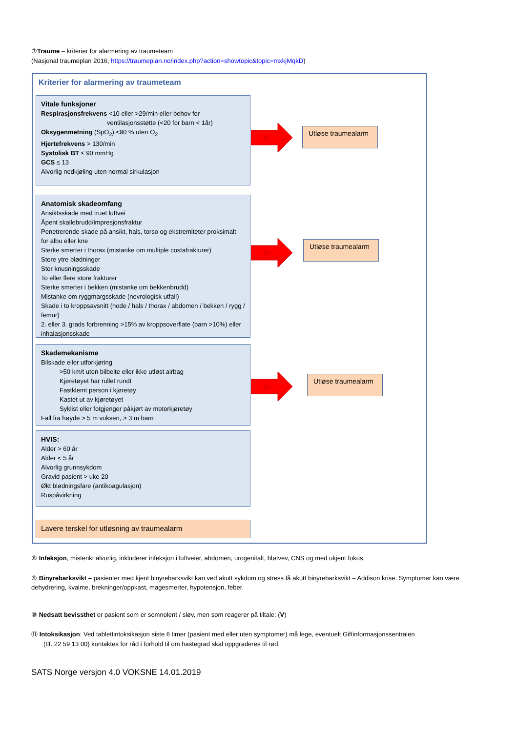⑦Traume – kriterier for alarmering av traumeteam
(Nasjonal traumeplan 2016, https://traumeplan.no/index.php?action=showtopic&topic=mxkjMqkD)
Kriterier for alarmering av traumeteam
Vitale funksjoner
Respirasjonsfrekvens <10 eller >29/min eller behov for
ventilasjonsstøtte (<20 for barn < 1år)
Oksygenmetning (SpO<sub>2</sub>) <90 % uten O<sub>2</sub>
Hjertefrekvens > 130/min
Systolisk BT ≤ 90 mmHg
GCS ≤ 13
Alvorlig nedkjøling uten normal sirkulasjon
JA
Utløse traumealarm
Anatomisk skadeomfang
Ansiktsskade med truet luftvei
Åpent skallebrudd/impresjonsfraktur
Penetrerende skade på ansikt, hals, torso og ekstremiteter proksimalt for albu eller kne
Sterke smerter i thorax (mistanke om multiple costafrakturer)
Store ytre blødninger
Stor knusningsskade
To eller flere store frakturer
Sterke smerter i bekken (mistanke om bekkenbrudd)
Mistanke om ryggmargsskade (nevrologisk utfall)
Skade i to kroppsavsnitt (hode / hals / thorax / abdomen / bekken / rygg / femur)
2. eller 3. grads forbrenning >15% av kroppsoverflate (barn >10%) eller inhalasjonsskade
JA
Utløse traumealarm
Skademekanisme
Bilskade eller utforkjøring
>50 km/t uten bilbelte eller ikke utløst airbag
Kjøretøyet har rullet rundt
Fastklemt person i kjøretøy
Kastet ut av kjøretøyet
Syklist eller fotgjenger påkjørt av motorkjøretøy
Fall fra høyde > 5 m voksen, > 3 m barn
JA
Utløse traumealarm
HVIS:
Alder > 60 år
Alder < 5 år
Alvorlig grunnsykdom
Gravid pasient > uke 20
Økt blødningsfare (antikoagulasjon)
Ruspåvirkning
Lavere terskel for utløsning av traumealarm
⑧ Infeksjon, mistenkt alvorlig, inkluderer infeksjon i luftveier, abdomen, urogenitalt, bløtvev, CNS og med ukjent fokus.
⑨ Binyrebarksvikt – pasienter med kjent binyrebarksvikt kan ved akutt sykdom og stress få akutt binyrebarksvikt – Addison krise. Symptomer kan være dehydrering, kvalme, brekninger/oppkast, magesmerter, hypotensjon, feber.
⑩ Nedsatt bevissthet er pasient som er somnolent / sløv, men som reagerer på tiltale: (V)
⑪ Intoksikasjon: Ved tablettintoksikasjon siste 6 timer (pasient med eller uten symptomer) må lege, eventuelt Giftinformasjonssentralen
(tlf. 22 59 13 00) kontaktes for råd i forhold til om hastegrad skal oppgraderes til rød.
SATS Norge versjon 4.0 VOKSNE 14.01.2019